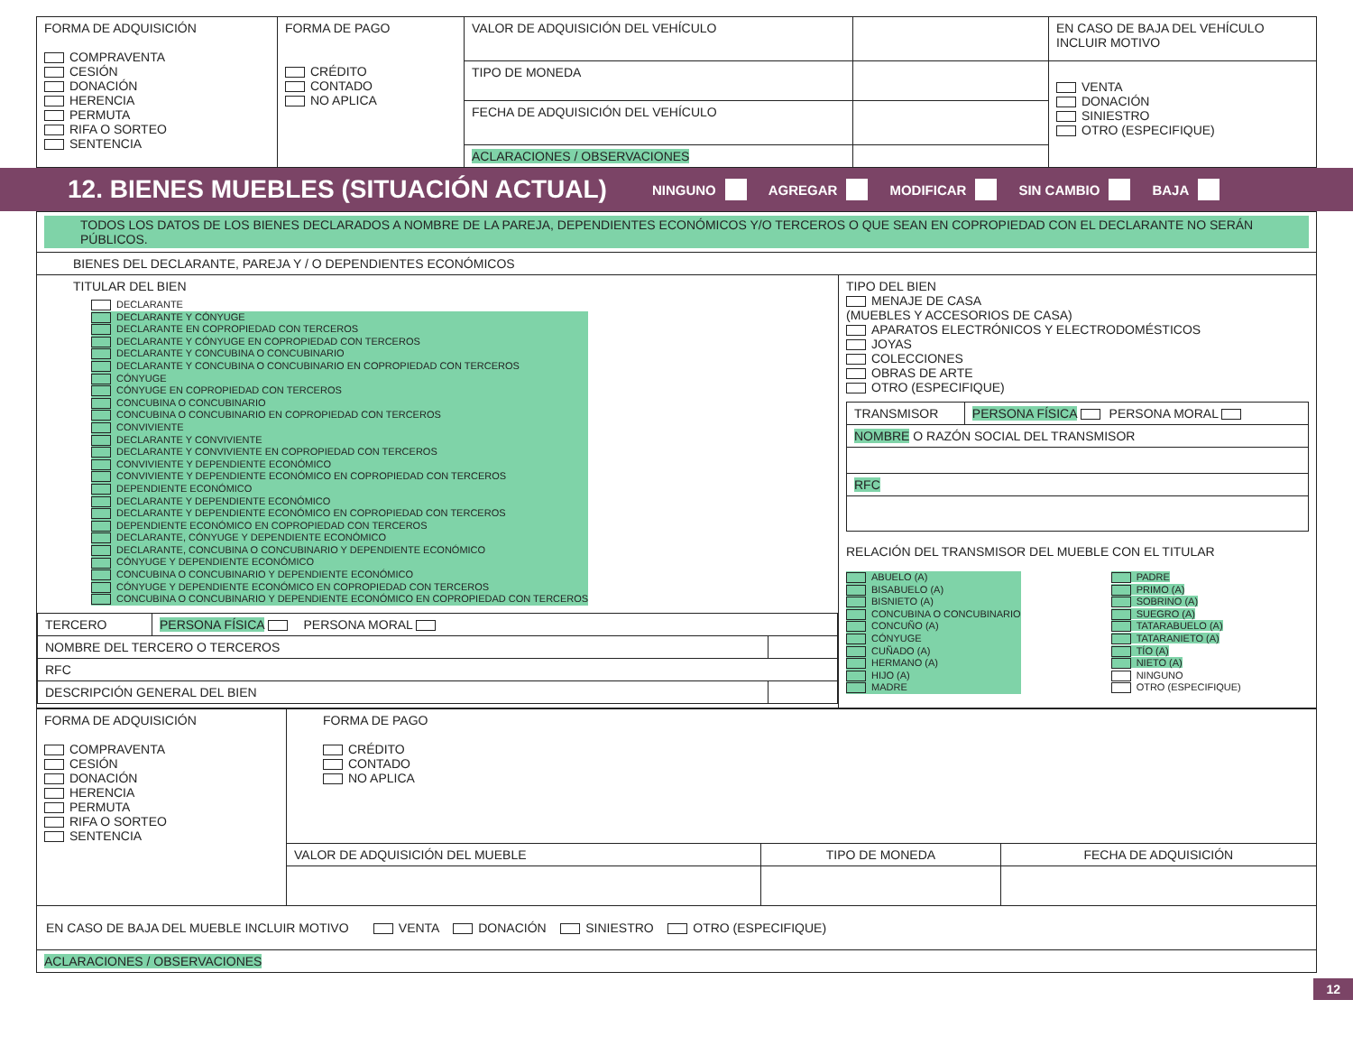| FORMA DE ADQUISICIÓN COMPRAVENTA CESIÓN DONACIÓN HERENCIA PERMUTA RIFA O SORTEO SENTENCIA | FORMA DE PAGO CRÉDITO CONTADO NO APLICA | VALOR DE ADQUISICIÓN DEL VEHÍCULO | | EN CASO DE BAJA DEL VEHÍCULO INCLUIR MOTIVO |
| | | TIPO DE MONEDA | | VENTA DONACIÓN SINIESTRO OTRO (ESPECIFIQUE) |
| | | FECHA DE ADQUISICIÓN DEL VEHÍCULO | | |
| | | ACLARACIONES / OBSERVACIONES | | |
12. BIENES MUEBLES (SITUACIÓN ACTUAL) NINGUNO AGREGAR MODIFICAR SIN CAMBIO BAJA
| TODOS LOS DATOS DE LOS BIENES DECLARADOS A NOMBRE DE LA PAREJA, DEPENDIENTES ECONÓMICOS Y/O TERCEROS O QUE SEAN EN COPROPIEDAD CON EL DECLARANTE NO SERÁN PÚBLICOS. | |
| BIENES DEL DECLARANTE, PAREJA Y / O DEPENDIENTES ECONÓMICOS | |
| TITULAR DEL BIEN DECLARANTE DECLARANTE Y CÓNYUGE DECLARANTE EN COPROPIEDAD CON TERCEROS DECLARANTE Y CÓNYUGE EN COPROPIEDAD CON TERCEROS DECLARANTE Y CONCUBINA O CONCUBINARIO DECLARANTE Y CONCUBINA O CONCUBINARIO EN COPROPIEDAD CON TERCEROS CÓNYUGE CÓNYUGE EN COPROPIEDAD CON TERCEROS CONCUBINA O CONCUBINARIO CONCUBINA O CONCUBINARIO EN COPROPIEDAD CON TERCEROS CONVIVIENTE DECLARANTE Y CONVIVIENTE DECLARANTE Y CONVIVIENTE EN COPROPIEDAD CON TERCEROS CONVIVIENTE Y DEPENDIENTE ECONÓMICO CONVIVIENTE Y DEPENDIENTE ECONÓMICO EN COPROPIEDAD CON TERCEROS DEPENDIENTE ECONÓMICO DECLARANTE Y DEPENDIENTE ECONÓMICO DECLARANTE Y DEPENDIENTE ECONÓMICO EN COPROPIEDAD CON TERCEROS DEPENDIENTE ECONÓMICO EN COPROPIEDAD CON TERCEROS DECLARANTE, CÓNYUGE Y DEPENDIENTE ECONÓMICO DECLARANTE, CONCUBINA O CONCUBINARIO Y DEPENDIENTE ECONÓMICO CÓNYUGE Y DEPENDIENTE ECONÓMICO CONCUBINA O CONCUBINARIO Y DEPENDIENTE ECONÓMICO CÓNYUGE Y DEPENDIENTE ECONÓMICO EN COPROPIEDAD CON TERCEROS CONCUBINA O CONCUBINARIO Y DEPENDIENTE ECONÓMICO EN COPROPIEDAD CON TERCEROS / TERCERO / PERSONA FÍSICA PERSONA MORAL / / / NOMBRE DEL TERCERO O TERCEROS / / / / RFC / / / / DESCRIPCIÓN GENERAL DEL BIEN / / / | TIPO DEL BIEN MENAJE DE CASA (MUEBLES Y ACCESORIOS DE CASA) APARATOS ELECTRÓNICOS Y ELECTRODOMÉSTICOS JOYAS COLECCIONES OBRAS DE ARTE OTRO (ESPECIFIQUE) / TRANSMISOR / PERSONA FÍSICA PERSONA MORAL / / NOMBRE O RAZÓN SOCIAL DEL TRANSMISOR / / / RFC / / RELACIÓN DEL TRANSMISOR DEL MUEBLE CON EL TITULAR ABUELO (A) BISABUELO (A) BISNIETO (A) CONCUBINA O CONCUBINARIO CONCUÑO (A) CÓNYUGE CUÑADO (A) HERMANO (A) HIJO (A) MADRE PADRE PRIMO (A) SOBRINO (A) SUEGRO (A) TATARABUELO (A) TATARANIETO (A) TÍO (A) NIETO (A) NINGUNO OTRO (ESPECIFIQUE) |
| FORMA DE ADQUISICIÓN COMPRAVENTA CESIÓN DONACIÓN HERENCIA PERMUTA RIFA O SORTEO SENTENCIA | FORMA DE PAGO CRÉDITO CONTADO NO APLICA | | |
| | VALOR DE ADQUISICIÓN DEL MUEBLE | TIPO DE MONEDA | FECHA DE ADQUISICIÓN |
| EN CASO DE BAJA DEL MUEBLE INCLUIR MOTIVO VENTA DONACIÓN SINIESTRO OTRO (ESPECIFIQUE) | | | |
| ACLARACIONES / OBSERVACIONES | | | |
12